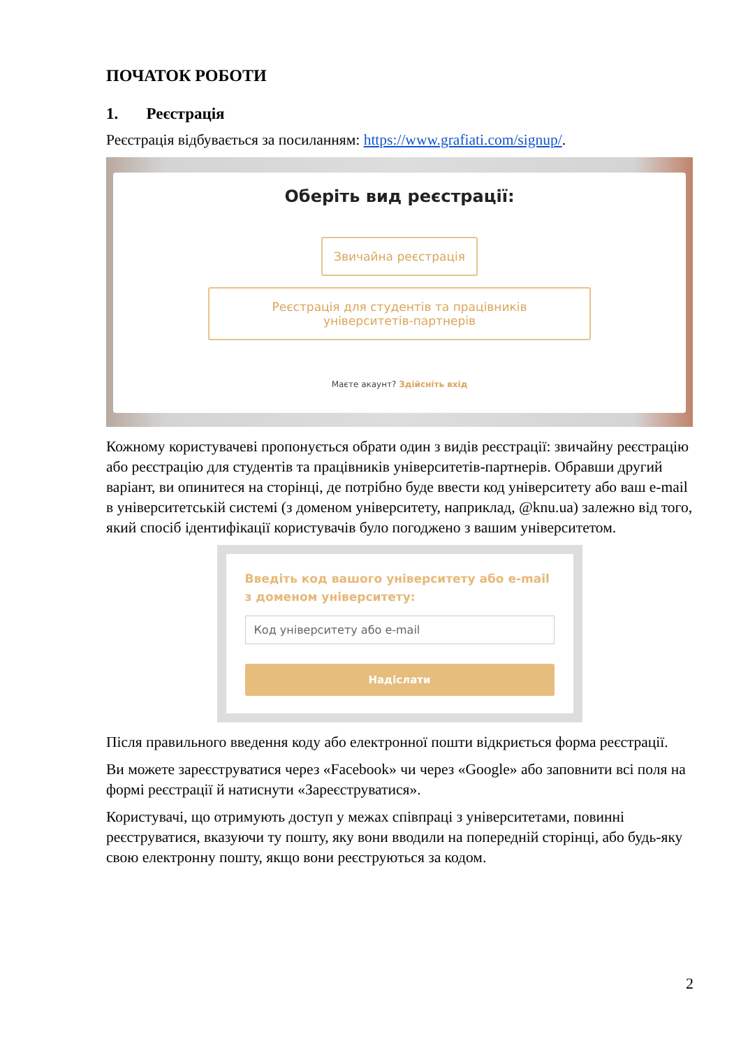ПОЧАТОК РОБОТИ
1. Реєстрація
Реєстрація відбувається за посиланням: https://www.grafiati.com/signup/.
Оберіть вид реєстрації:
Звичайна реєстрація
Реєстрація для студентів та працівників
університетів-партнерів
Маєте акаунт? Здійсніть вхід
Кожному користувачеві пропонується обрати один з видів реєстрації: звичайну реєстрацію або реєстрацію для студентів та працівників університетів-партнерів. Обравши другий варіант, ви опинитеся на сторінці, де потрібно буде ввести код університету або ваш e-mail в університетській системі (з доменом університету, наприклад, @knu.ua) залежно від того, який спосіб ідентифікації користувачів було погоджено з вашим університетом.
Введіть код вашого університету або e-mail з доменом університету:
Код університету або e-mail
Надіслати
Після правильного введення коду або електронної пошти відкриється форма реєстрації.
Ви можете зареєструватися через «Facebook» чи через «Google» або заповнити всі поля на формі реєстрації й натиснути «Зареєструватися».
Користувачі, що отримують доступ у межах співпраці з університетами, повинні реєструватися, вказуючи ту пошту, яку вони вводили на попередній сторінці, або будь-яку свою електронну пошту, якщо вони реєструються за кодом.
2